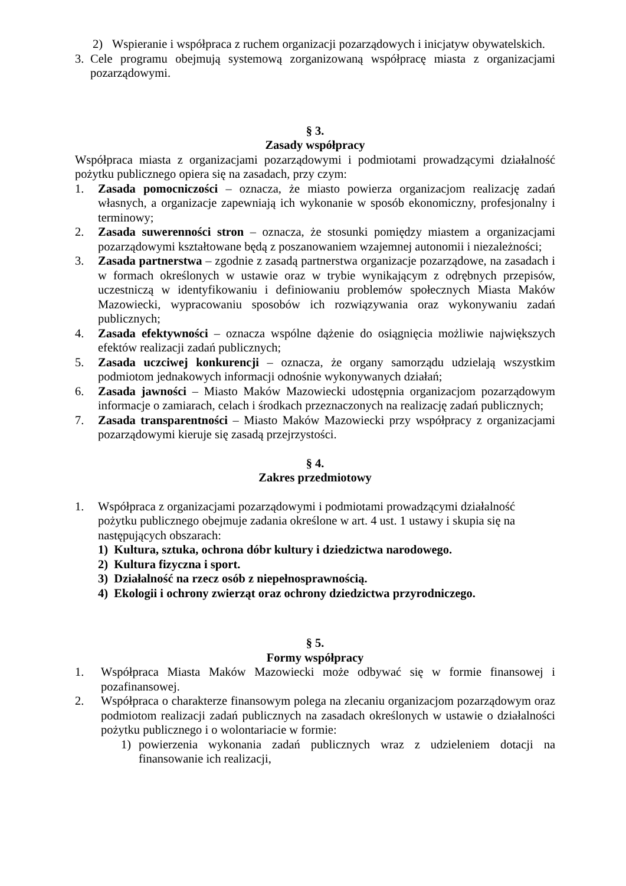2) Wspieranie i współpraca z ruchem organizacji pozarządowych i inicjatyw obywatelskich.
3. Cele programu obejmują systemową zorganizowaną współpracę miasta z organizacjami pozarządowymi.
§ 3.
Zasady współpracy
Współpraca miasta z organizacjami pozarządowymi i podmiotami prowadzącymi działalność pożytku publicznego opiera się na zasadach, przy czym:
1. Zasada pomocniczości – oznacza, że miasto powierza organizacjom realizację zadań własnych, a organizacje zapewniają ich wykonanie w sposób ekonomiczny, profesjonalny i terminowy;
2. Zasada suwerenności stron – oznacza, że stosunki pomiędzy miastem a organizacjami pozarządowymi kształtowane będą z poszanowaniem wzajemnej autonomii i niezależności;
3. Zasada partnerstwa – zgodnie z zasadą partnerstwa organizacje pozarządowe, na zasadach i w formach określonych w ustawie oraz w trybie wynikającym z odrębnych przepisów, uczestniczą w identyfikowaniu i definiowaniu problemów społecznych Miasta Maków Mazowiecki, wypracowaniu sposobów ich rozwiązywania oraz wykonywaniu zadań publicznych;
4. Zasada efektywności – oznacza wspólne dążenie do osiągnięcia możliwie największych efektów realizacji zadań publicznych;
5. Zasada uczciwej konkurencji – oznacza, że organy samorządu udzielają wszystkim podmiotom jednakowych informacji odnośnie wykonywanych działań;
6. Zasada jawności – Miasto Maków Mazowiecki udostępnia organizacjom pozarządowym informacje o zamiarach, celach i środkach przeznaczonych na realizację zadań publicznych;
7. Zasada transparentności – Miasto Maków Mazowiecki przy współpracy z organizacjami pozarządowymi kieruje się zasadą przejrzystości.
§ 4.
Zakres przedmiotowy
1. Współpraca z organizacjami pozarządowymi i podmiotami prowadzącymi działalność pożytku publicznego obejmuje zadania określone w art. 4 ust. 1 ustawy i skupia się na następujących obszarach:
1) Kultura, sztuka, ochrona dóbr kultury i dziedzictwa narodowego.
2) Kultura fizyczna i sport.
3) Działalność na rzecz osób z niepełnosprawnością.
4) Ekologii i ochrony zwierząt oraz ochrony dziedzictwa przyrodniczego.
§ 5.
Formy współpracy
1. Współpraca Miasta Maków Mazowiecki może odbywać się w formie finansowej i pozafinansowej.
2. Współpraca o charakterze finansowym polega na zlecaniu organizacjom pozarządowym oraz podmiotom realizacji zadań publicznych na zasadach określonych w ustawie o działalności pożytku publicznego i o wolontariacie w formie:
1) powierzenia wykonania zadań publicznych wraz z udzieleniem dotacji na finansowanie ich realizacji,